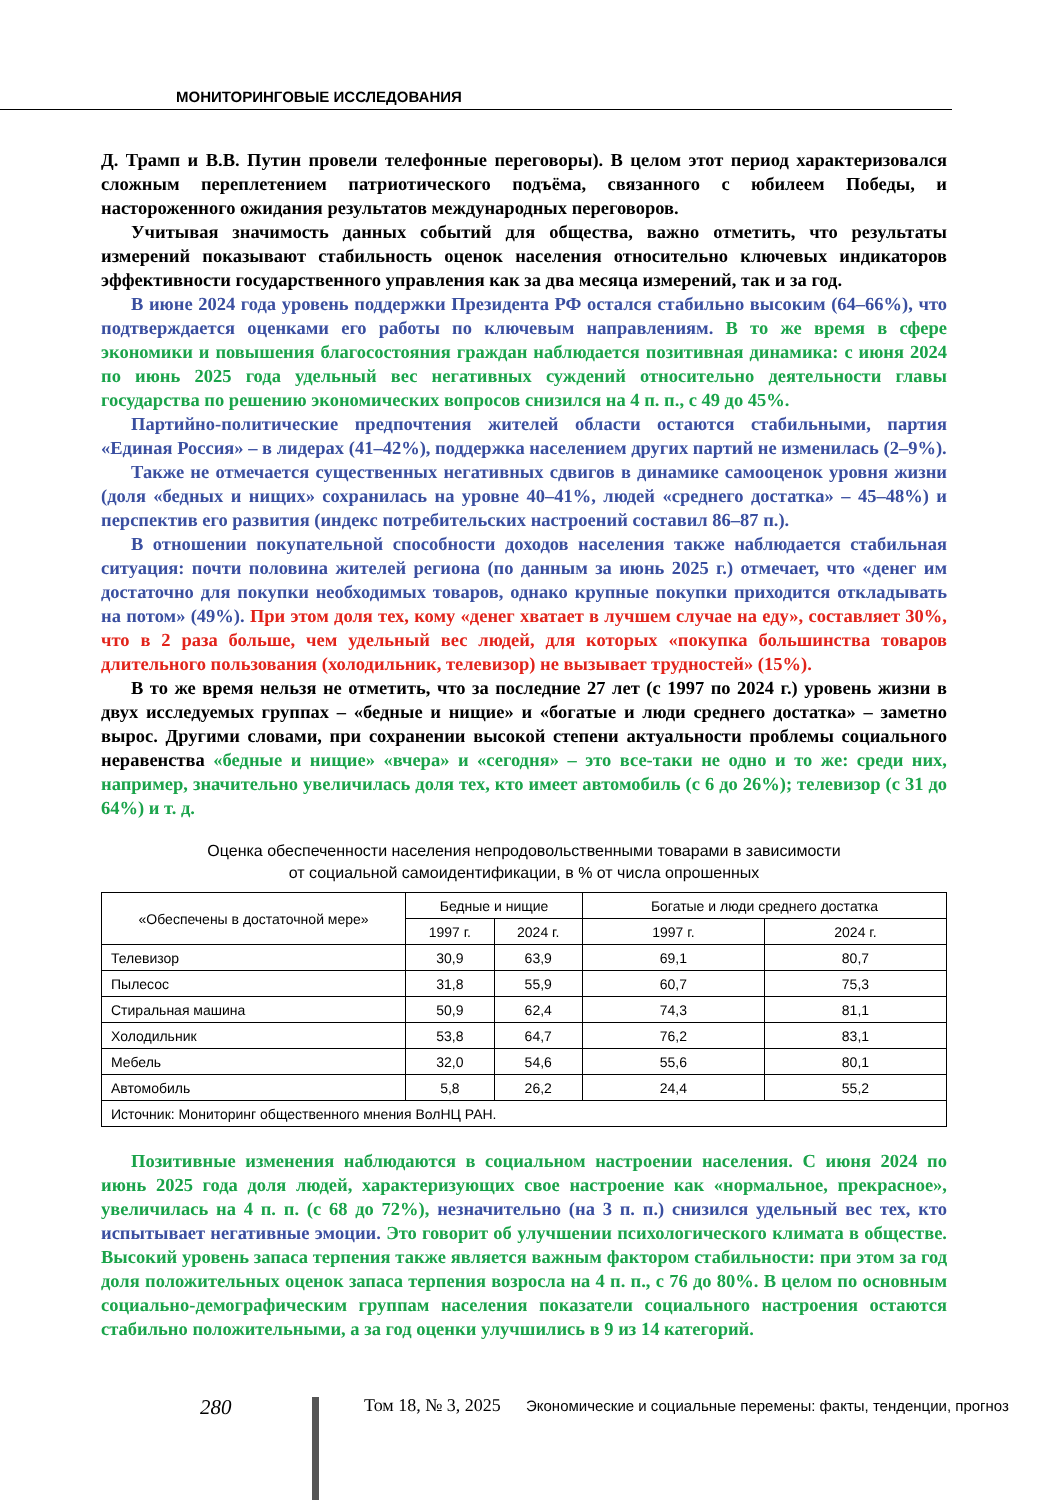МОНИТОРИНГОВЫЕ ИССЛЕДОВАНИЯ
Д. Трамп и В.В. Путин провели телефонные переговоры). В целом этот период характеризовался сложным переплетением патриотического подъёма, связанного с юбилеем Победы, и настороженного ожидания результатов международных переговоров.
Учитывая значимость данных событий для общества, важно отметить, что результаты измерений показывают стабильность оценок населения относительно ключевых индикаторов эффективности государственного управления как за два месяца измерений, так и за год.
В июне 2024 года уровень поддержки Президента РФ остался стабильно высоким (64–66%), что подтверждается оценками его работы по ключевым направлениям. В то же время в сфере экономики и повышения благосостояния граждан наблюдается позитивная динамика: с июня 2024 по июнь 2025 года удельный вес негативных суждений относительно деятельности главы государства по решению экономических вопросов снизился на 4 п. п., с 49 до 45%.
Партийно-политические предпочтения жителей области остаются стабильными, партия «Единая Россия» – в лидерах (41–42%), поддержка населением других партий не изменилась (2–9%).
Также не отмечается существенных негативных сдвигов в динамике самооценок уровня жизни (доля «бедных и нищих» сохранилась на уровне 40–41%, людей «среднего достатка» – 45–48%) и перспектив его развития (индекс потребительских настроений составил 86–87 п.).
В отношении покупательной способности доходов населения также наблюдается стабильная ситуация: почти половина жителей региона (по данным за июнь 2025 г.) отмечает, что «денег им достаточно для покупки необходимых товаров, однако крупные покупки приходится откладывать на потом» (49%). При этом доля тех, кому «денег хватает в лучшем случае на еду», составляет 30%, что в 2 раза больше, чем удельный вес людей, для которых «покупка большинства товаров длительного пользования (холодильник, телевизор) не вызывает трудностей» (15%).
В то же время нельзя не отметить, что за последние 27 лет (с 1997 по 2024 г.) уровень жизни в двух исследуемых группах – «бедные и нищие» и «богатые и люди среднего достатка» – заметно вырос. Другими словами, при сохранении высокой степени актуальности проблемы социального неравенства «бедные и нищие» «вчера» и «сегодня» – это все-таки не одно и то же: среди них, например, значительно увеличилась доля тех, кто имеет автомобиль (с 6 до 26%); телевизор (с 31 до 64%) и т. д.
Оценка обеспеченности населения непродовольственными товарами в зависимости
от социальной самоидентификации, в % от числа опрошенных
| «Обеспечены в достаточной мере» | Бедные и нищие | | Богатые и люди среднего достатка | |
| --- | --- | --- | --- | --- |
| | 1997 г. | 2024 г. | 1997 г. | 2024 г. |
| Телевизор | 30,9 | 63,9 | 69,1 | 80,7 |
| Пылесос | 31,8 | 55,9 | 60,7 | 75,3 |
| Стиральная машина | 50,9 | 62,4 | 74,3 | 81,1 |
| Холодильник | 53,8 | 64,7 | 76,2 | 83,1 |
| Мебель | 32,0 | 54,6 | 55,6 | 80,1 |
| Автомобиль | 5,8 | 26,2 | 24,4 | 55,2 |
| Источник: Мониторинг общественного мнения ВолНЦ РАН. | | | | |
Позитивные изменения наблюдаются в социальном настроении населения. С июня 2024 по июнь 2025 года доля людей, характеризующих свое настроение как «нормальное, прекрасное», увеличилась на 4 п. п. (с 68 до 72%), незначительно (на 3 п. п.) снизился удельный вес тех, кто испытывает негативные эмоции. Это говорит об улучшении психологического климата в обществе. Высокий уровень запаса терпения также является важным фактором стабильности: при этом за год доля положительных оценок запаса терпения возросла на 4 п. п., с 76 до 80%. В целом по основным социально-демографическим группам населения показатели социального настроения остаются стабильно положительными, а за год оценки улучшились в 9 из 14 категорий.
280 Том 18, № 3, 2025
Экономические и социальные перемены: факты, тенденции, прогноз